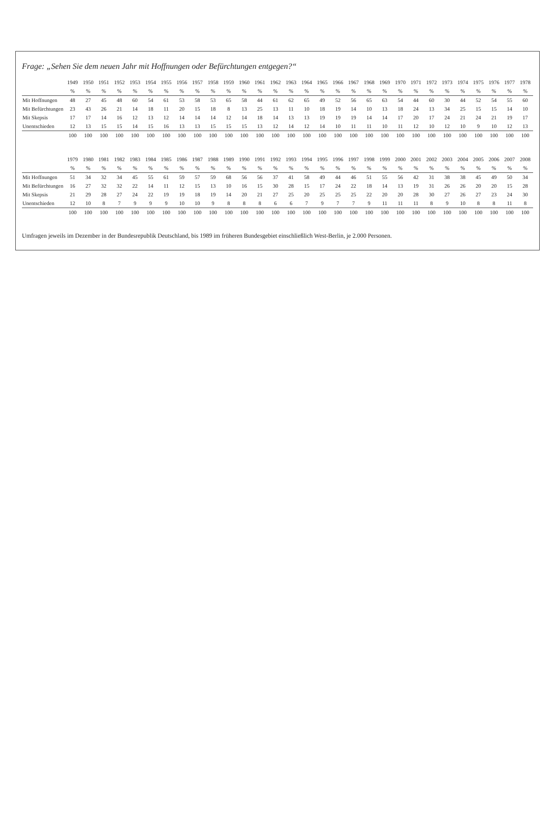Frage: „Sehen Sie dem neuen Jahr mit Hoffnungen oder Befürchtungen entgegen?“
| | 1949 | 1950 | 1951 | 1952 | 1953 | 1954 | 1955 | 1956 | 1957 | 1958 | 1959 | 1960 | 1961 | 1962 | 1963 | 1964 | 1965 | 1966 | 1967 | 1968 | 1969 | 1970 | 1971 | 1972 | 1973 | 1974 | 1975 | 1976 | 1977 | 1978 |
| --- | --- | --- | --- | --- | --- | --- | --- | --- | --- | --- | --- | --- | --- | --- | --- | --- | --- | --- | --- | --- | --- | --- | --- | --- | --- | --- | --- | --- | --- | --- |
| | % | % | % | % | % | % | % | % | % | % | % | % | % | % | % | % | % | % | % | % | % | % | % | % | % | % | % | % | % | % |
| Mit Hoffnungen | 48 | 27 | 45 | 48 | 60 | 54 | 61 | 53 | 58 | 53 | 65 | 58 | 44 | 61 | 62 | 65 | 49 | 52 | 56 | 65 | 63 | 54 | 44 | 60 | 30 | 44 | 52 | 54 | 55 | 60 |
| Mit Befürchtungen | 23 | 43 | 26 | 21 | 14 | 18 | 11 | 20 | 15 | 18 | 8 | 13 | 25 | 13 | 11 | 10 | 18 | 19 | 14 | 10 | 13 | 18 | 24 | 13 | 34 | 25 | 15 | 15 | 14 | 10 |
| Mit Skepsis | 17 | 17 | 14 | 16 | 12 | 13 | 12 | 14 | 14 | 14 | 12 | 14 | 18 | 14 | 13 | 13 | 19 | 19 | 19 | 14 | 14 | 17 | 20 | 17 | 24 | 21 | 24 | 21 | 19 | 17 |
| Unentschieden | 12 | 13 | 15 | 15 | 14 | 15 | 16 | 13 | 13 | 15 | 15 | 15 | 13 | 12 | 14 | 12 | 14 | 10 | 11 | 11 | 10 | 11 | 12 | 10 | 12 | 10 | 9 | 10 | 12 | 13 |
| | 100 | 100 | 100 | 100 | 100 | 100 | 100 | 100 | 100 | 100 | 100 | 100 | 100 | 100 | 100 | 100 | 100 | 100 | 100 | 100 | 100 | 100 | 100 | 100 | 100 | 100 | 100 | 100 | 100 | 100 |
| | 1979 | 1980 | 1981 | 1982 | 1983 | 1984 | 1985 | 1986 | 1987 | 1988 | 1989 | 1990 | 1991 | 1992 | 1993 | 1994 | 1995 | 1996 | 1997 | 1998 | 1999 | 2000 | 2001 | 2002 | 2003 | 2004 | 2005 | 2006 | 2007 | 2008 |
| --- | --- | --- | --- | --- | --- | --- | --- | --- | --- | --- | --- | --- | --- | --- | --- | --- | --- | --- | --- | --- | --- | --- | --- | --- | --- | --- | --- | --- | --- | --- |
| | % | % | % | % | % | % | % | % | % | % | % | % | % | % | % | % | % | % | % | % | % | % | % | % | % | % | % | % | % | % |
| Mit Hoffnungen | 51 | 34 | 32 | 34 | 45 | 55 | 61 | 59 | 57 | 59 | 68 | 56 | 56 | 37 | 41 | 58 | 49 | 44 | 46 | 51 | 55 | 56 | 42 | 31 | 38 | 38 | 45 | 49 | 50 | 34 |
| Mit Befürchtungen | 16 | 27 | 32 | 32 | 22 | 14 | 11 | 12 | 15 | 13 | 10 | 16 | 15 | 30 | 28 | 15 | 17 | 24 | 22 | 18 | 14 | 13 | 19 | 31 | 26 | 26 | 20 | 20 | 15 | 28 |
| Mit Skepsis | 21 | 29 | 28 | 27 | 24 | 22 | 19 | 19 | 18 | 19 | 14 | 20 | 21 | 27 | 25 | 20 | 25 | 25 | 25 | 22 | 20 | 20 | 28 | 30 | 27 | 26 | 27 | 23 | 24 | 30 |
| Unentschieden | 12 | 10 | 8 | 7 | 9 | 9 | 9 | 10 | 10 | 9 | 8 | 8 | 8 | 6 | 6 | 7 | 9 | 7 | 7 | 9 | 11 | 11 | 11 | 8 | 9 | 10 | 8 | 8 | 11 | 8 |
| | 100 | 100 | 100 | 100 | 100 | 100 | 100 | 100 | 100 | 100 | 100 | 100 | 100 | 100 | 100 | 100 | 100 | 100 | 100 | 100 | 100 | 100 | 100 | 100 | 100 | 100 | 100 | 100 | 100 | 100 |
Umfragen jeweils im Dezember in der Bundesrepublik Deutschland, bis 1989 im früheren Bundesgebiet einschließlich West-Berlin, je 2.000 Personen.